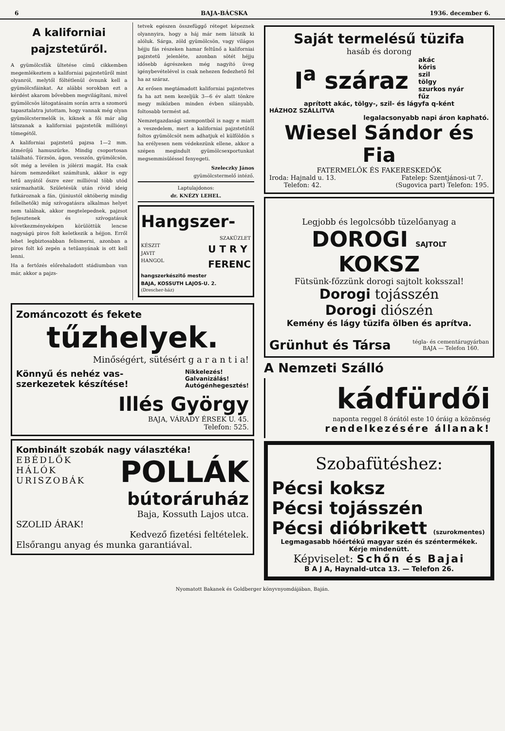6 BAJA-BÁCSKA 1936. december 6.
A kaliforniai pajzstetűről.
A gyümölcsfák ültetése című cikkemben megemlékeztem a kaliforniai pajzstetűről mint olyanról, melytől föltétlenül óvnunk kell a gyümölcsfáinkat. Az alábbi sorokban ezt a kérdést akarom bővebben megvilágítani, mivel gyümölcsös látogatásaim során arra a szomorú tapasztalatra jutottam, hogy vannak még olyan gyümölcstermelők is, kiknek a fői már alig látszanak a kaliforniai pajzstetők milliónyi tömegétől.
A kaliforniai pajzstetű pajzsa 1—2 mm. átmérőjű hamuszürke. Mindig csoportosan található. Törzsön, ágon, vesszőn, gyümölcsön, sőt még a levélen is jólérzi magát. Ha csak három nemzedéket számítunk, akkor is egy tetű anyától őszre ezer millióval több utód származhatik. Születésük után rövid ideig futkároznak a fán, (júniustól októberig mindig fellelhetők) míg szívogatásra alkalmas helyet nem találnak, akkor megtelepednek, pajzsot fejlesztenek és szívogatásuk következményeképen körülöttük lencse nagyságú piros folt keletkezik a héjjon. Erről lehet legbiztosabban felismerni, azonban a piros folt kő zepén a tetűanyának is ott kell lenni.
Ha a fertőzés előrehaladott stádiumban van már, akkor a pajzs-
tetvek egészen összefüggő réteget képeznek olyannyira, hogy a háj már nem látszik ki alóluk. Sárga, zöld gyümölcsön, vagy világos héjju fás részeken hamar feltűnő a kaliforniai pajzstetű jelenléte, azonban sötét héjju idősebb ágrészeken még nagyító üveg igénybevételével is csak nehezen fedezhető fel ha az száraz.
Az erősen megtámadott kaliforniai pajzstetves fa ha azt nem kezeljük 3—6 év alatt tönkre megy miközben minden évben silányabb, foltosabb termést ad.
Nemzetgazdasági szempontból is nagy e miatt a veszedelem, mert a kaliforniai pajzstetűtől foltos gyümölcsöt nem adhatjuk el külföldön s ha erélyesen nem védekezünk ellene, akkor a szépen megindult gyümölcsexportunkat megsemmisüléssel fenyegeti.
Szeleczky János
gyümölcstermelő intéző.
Laptulajdonos:
dr. KNÉZY LEHEL.
Hangszer-
SZAKÜZLET
KÉSZIT
JAVIT
HANGOL U T R Y
FERENC
hangszerkészitő mester
BAJA, KOSSUTH LAJOS-U. 2.
(Drescher-ház)
Zománcozott és fekete
tűzhelyek.
Minőségért, sütésért g a r a n t i a!
Könnyű és nehéz vas-
szerkezetek készítése! Nikkelezés!
Galvanizálás!
Autógénhegesztés!
Illés György
BAJA, VÁRADY ÉRSEK U. 45.
Telefon: 525.
Kombinált szobák nagy választéka!
EBÉDLŐK
HÁLÓK
URISZOBÁK POLLÁK
bútoráruház
Baja, Kossuth Lajos utca.
SZOLID ÁRAK!
Kedvező fizetési feltételek.
Elsőrangu anyag és munka garantiával.
Saját termelésű tüzifa
hasáb és dorong
I<sup>a</sup> száraz akác
kőris
szil
tölgy
szurkos nyár
fűz
aprított akác, tölgy-, szil- és lágyfa q-ként
HÁZHOZ SZÁLLITVA
legalacsonyabb napi áron kapható.
Wiesel Sándor és Fia
FATERMELŐK ÉS FAKERESKEDŐK
Iroda: Hajnald u. 13.
Telefon: 42. Fatelep: Szentjánosi-ut 7.
(Sugovica part) Telefon: 195.
Legjobb és legolcsóbb tüzelőanyag a
DOROGI SAJTOLT KOKSZ
Fütsünk-főzzünk dorogi sajtolt koksszal!
Dorogi tojásszén
Dorogi diószén
Kemény és lágy tüzifa ölben és aprítva.
Grünhut és Társa tégla- és cementárugyárban
BAJA — Telefon 160.
A Nemzeti Szálló
kádfürdői
naponta reggel 8 órától este 10 óráig a közönség
rendelkezésére állanak!
Szobafütéshez:
Pécsi koksz
Pécsi tojásszén
Pécsi dióbrikett (szurokmentes)
Legmagasabb hőértékű magyar szén és széntermékek.
Kérje mindenütt.
Képviselet: Schőn és Bajai
B A J A, Haynald-utca 13. — Telefon 26.
Nyomatott Bakanek és Goldberger könyvnyomdájában, Baján.